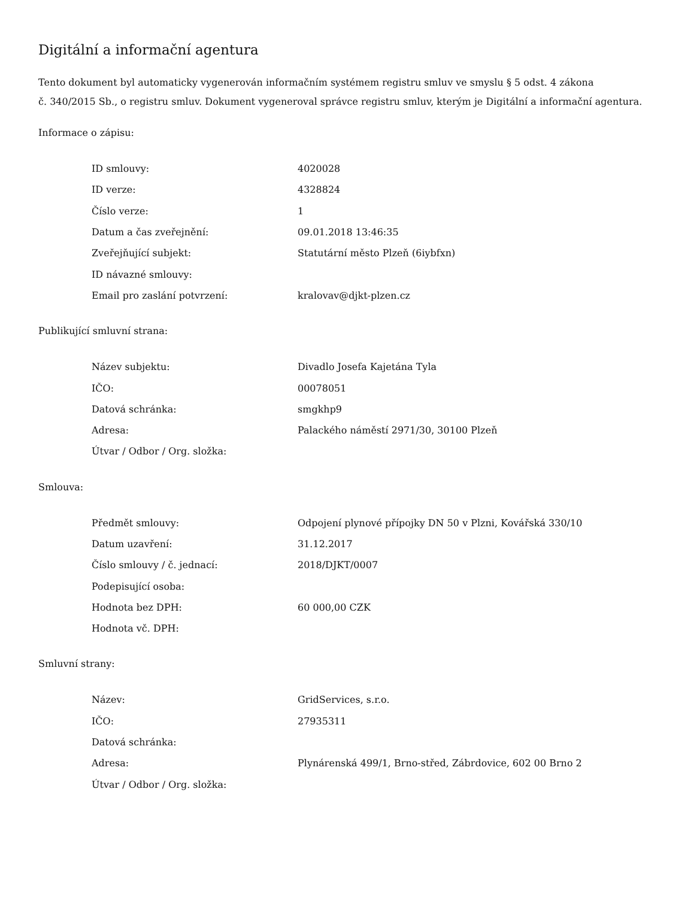Digitální a informační agentura
Tento dokument byl automaticky vygenerován informačním systémem registru smluv ve smyslu § 5 odst. 4 zákona
č. 340/2015 Sb., o registru smluv. Dokument vygeneroval správce registru smluv, kterým je Digitální a informační agentura.
Informace o zápisu:
| ID smlouvy: | 4020028 |
| ID verze: | 4328824 |
| Číslo verze: | 1 |
| Datum a čas zveřejnění: | 09.01.2018 13:46:35 |
| Zveřejňující subjekt: | Statutární město Plzeň (6iybfxn) |
| ID návazné smlouvy: | |
| Email pro zaslání potvrzení: | kralovav@djkt-plzen.cz |
Publikující smluvní strana:
| Název subjektu: | Divadlo Josefa Kajetána Tyla |
| IČO: | 00078051 |
| Datová schránka: | smgkhp9 |
| Adresa: | Palackého náměstí 2971/30, 30100 Plzeň |
| Útvar / Odbor / Org. složka: | |
Smlouva:
| Předmět smlouvy: | Odpojení plynové přípojky DN 50 v Plzni, Kovářská 330/10 |
| Datum uzavření: | 31.12.2017 |
| Číslo smlouvy / č. jednací: | 2018/DJKT/0007 |
| Podepisující osoba: | |
| Hodnota bez DPH: | 60 000,00 CZK |
| Hodnota vč. DPH: | |
Smluvní strany:
| Název: | GridServices, s.r.o. |
| IČO: | 27935311 |
| Datová schránka: | |
| Adresa: | Plynárenská 499/1, Brno-střed, Zábrdovice, 602 00 Brno 2 |
| Útvar / Odbor / Org. složka: | |